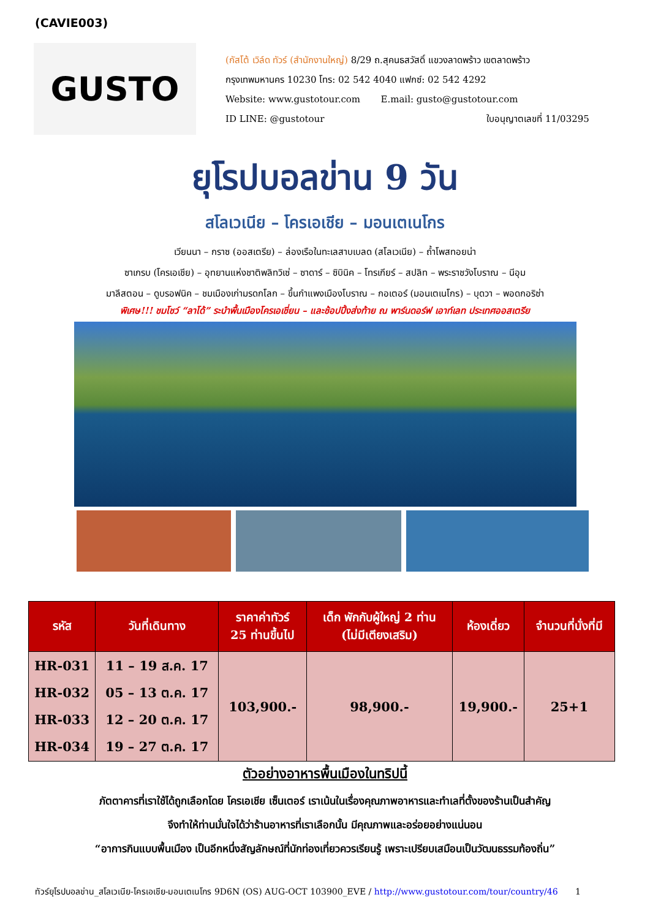(CAVIE003)
GUSTO
(กัสโต้ เวิล์ด ทัวร์ (สำนักงานใหญ่) 8/29 ถ.สุคนธสวัสดิ์ แขวงลาดพร้าว เขตลาดพร้าว
กรุงเทพมหานคร 10230 โทร: 02 542 4040 แฟกซ์: 02 542 4292
Website: www.gustotour.com E.mail: gusto@gustotour.com
ID LINE: @gustotour ใบอนุญาตเลขที่ 11/03295
ยุโรปบอลข่าน 9 วัน
สโลเวเนีย – โครเอเชีย – มอนเตเนโกร
เวียนนา – กราซ (ออสเตรีย) – ล่องเรือในทะเลสาบเบลด (สโลเวเนีย) – ถ้ำโพสทอยน่า
ซาเกรบ (โครเอเชีย) – อุทยานแห่งชาติพลิทวิเซ่ – ซาดาร์ – ซิบินิค – โทรเกียร์ – สปลิท – พระราชวังโบราณ – นีอุม
มาลีสตอน – ดูบรอฟนิค – ชมเมืองเก่ามรดกโลก – ขึ้นกำแพงเมืองโบราณ – กอเตอร์ (มอนเตเนโกร) – บุดวา – พอดกอริซ่า
พิเศษ!!! ชมโชว์ “ลาโด้” ระบำพื้นเมืองโครเอเชี่ยน – และช้อปปิ้งส่งท้าย ณ พาร์นดอร์ฟ เอาท์เลท ประเทศออสเตรีย
| รหัส | วันที่เดินทาง | ราคาค่าทัวร์ 25 ท่านขึ้นไป | เด็ก พักกับผู้ใหญ่ 2 ท่าน (ไม่มีเตียงเสริม) | ห้องเดี่ยว | จำนวนที่นั่งที่มี |
| --- | --- | --- | --- | --- | --- |
| HR-031 HR-032 HR-033 HR-034 | 11 – 19 ส.ค. 17 05 – 13 ต.ค. 17 12 – 20 ต.ค. 17 19 – 27 ต.ค. 17 | 103,900.- | 98,900.- | 19,900.- | 25+1 |
ตัวอย่างอาหารพื้นเมืองในทริปนี้
ภัตตาคารที่เราใช้ได้ถูกเลือกโดย โครเอเชีย เซ็นเตอร์ เราเน้นในเรื่องคุณภาพอาหารและทำเลที่ตั้งของร้านเป็นสำคัญ
จึงทำให้ท่านมั่นใจได้ว่าร้านอาหารที่เราเลือกนั้น มีคุณภาพและอร่อยอย่างแน่นอน
“อาการกินแบบพื้นเมือง เป็นอีกหนึ่งสัญลักษณ์ที่นักท่องเที่ยวควรเรียนรู้ เพราะเปรียบเสมือนเป็นวัฒนธรรมท้องถิ่น”
ทัวร์ยุโรปบอลข่าน_สโลเวเนีย-โครเอเชีย-มอนเตเนโกร 9D6N (OS) AUG-OCT 103900_EVE / http://www.gustotour.com/tour/country/46 1